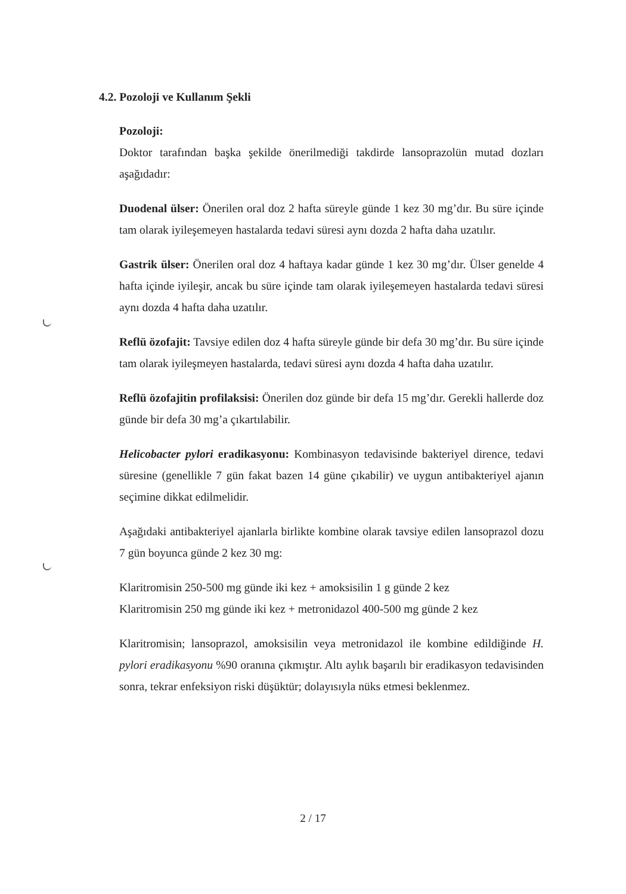4.2. Pozoloji ve Kullanım Şekli
Pozoloji:
Doktor tarafından başka şekilde önerilmediği takdirde lansoprazolün mutad dozları aşağıdadır:
Duodenal ülser: Önerilen oral doz 2 hafta süreyle günde 1 kez 30 mg’dır. Bu süre içinde tam olarak iyileşemeyen hastalarda tedavi süresi aynı dozda 2 hafta daha uzatılır.
Gastrik ülser: Önerilen oral doz 4 haftaya kadar günde 1 kez 30 mg’dır. Ülser genelde 4 hafta içinde iyileşir, ancak bu süre içinde tam olarak iyileşemeyen hastalarda tedavi süresi aynı dozda 4 hafta daha uzatılır.
Reflü özofajit: Tavsiye edilen doz 4 hafta süreyle günde bir defa 30 mg’dır. Bu süre içinde tam olarak iyileşmeyen hastalarda, tedavi süresi aynı dozda 4 hafta daha uzatılır.
Reflü özofajitin profilaksisi: Önerilen doz günde bir defa 15 mg’dır. Gerekli hallerde doz günde bir defa 30 mg’a çıkartılabilir.
Helicobacter pylori eradikasyonu: Kombinasyon tedavisinde bakteriyel dirence, tedavi süresine (genellikle 7 gün fakat bazen 14 güne çıkabilir) ve uygun antibakteriyel ajanın seçimine dikkat edilmelidir.
Aşağıdaki antibakteriyel ajanlarla birlikte kombine olarak tavsiye edilen lansoprazol dozu 7 gün boyunca günde 2 kez 30 mg:
Klaritromisin 250-500 mg günde iki kez + amoksisilin 1 g günde 2 kez
Klaritromisin 250 mg günde iki kez + metronidazol 400-500 mg günde 2 kez
Klaritromisin; lansoprazol, amoksisilin veya metronidazol ile kombine edildiğinde H. pylori eradikasyonu %90 oranına çıkmıştır. Altı aylık başarılı bir eradikasyon tedavisinden sonra, tekrar enfeksiyon riski düşüktür; dolayısıyla nüks etmesi beklenmez.
2 / 17